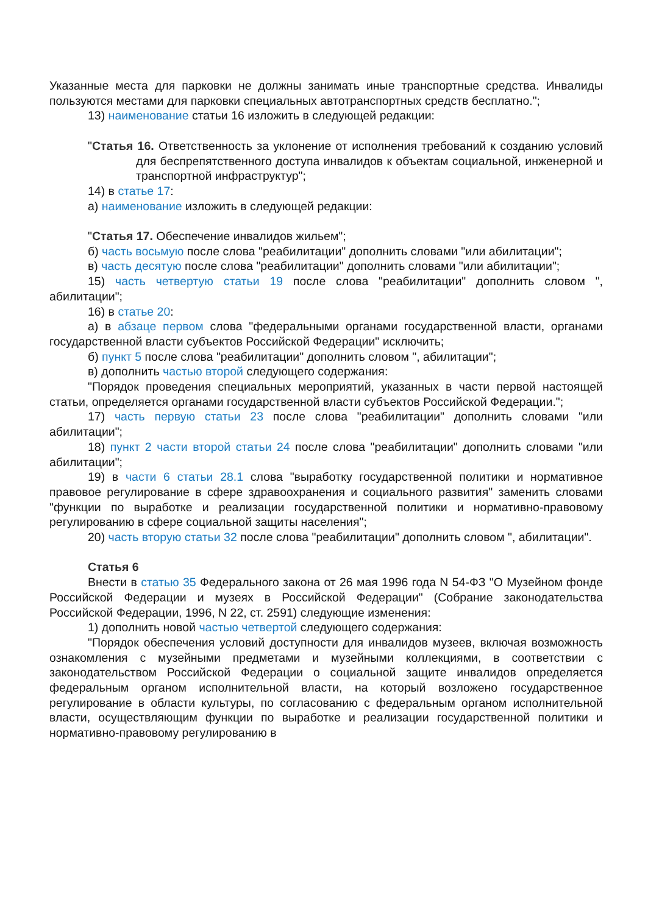Указанные места для парковки не должны занимать иные транспортные средства. Инвалиды пользуются местами для парковки специальных автотранспортных средств бесплатно.";
13) наименование статьи 16 изложить в следующей редакции:
"Статья 16. Ответственность за уклонение от исполнения требований к созданию условий для беспрепятственного доступа инвалидов к объектам социальной, инженерной и транспортной инфраструктур";
14) в статье 17:
а) наименование изложить в следующей редакции:
"Статья 17. Обеспечение инвалидов жильем";
б) часть восьмую после слова "реабилитации" дополнить словами "или абилитации";
в) часть десятую после слова "реабилитации" дополнить словами "или абилитации";
15) часть четвертую статьи 19 после слова "реабилитации" дополнить словом ", абилитации";
16) в статье 20:
а) в абзаце первом слова "федеральными органами государственной власти, органами государственной власти субъектов Российской Федерации" исключить;
б) пункт 5 после слова "реабилитации" дополнить словом ", абилитации";
в) дополнить частью второй следующего содержания:
"Порядок проведения специальных мероприятий, указанных в части первой настоящей статьи, определяется органами государственной власти субъектов Российской Федерации.";
17) часть первую статьи 23 после слова "реабилитации" дополнить словами "или абилитации";
18) пункт 2 части второй статьи 24 после слова "реабилитации" дополнить словами "или абилитации";
19) в части 6 статьи 28.1 слова "выработку государственной политики и нормативное правовое регулирование в сфере здравоохранения и социального развития" заменить словами "функции по выработке и реализации государственной политики и нормативно-правовому регулированию в сфере социальной защиты населения";
20) часть вторую статьи 32 после слова "реабилитации" дополнить словом ", абилитации".
Статья 6
Внести в статью 35 Федерального закона от 26 мая 1996 года N 54-ФЗ "О Музейном фонде Российской Федерации и музеях в Российской Федерации" (Собрание законодательства Российской Федерации, 1996, N 22, ст. 2591) следующие изменения:
1) дополнить новой частью четвертой следующего содержания:
"Порядок обеспечения условий доступности для инвалидов музеев, включая возможность ознакомления с музейными предметами и музейными коллекциями, в соответствии с законодательством Российской Федерации о социальной защите инвалидов определяется федеральным органом исполнительной власти, на который возложено государственное регулирование в области культуры, по согласованию с федеральным органом исполнительной власти, осуществляющим функции по выработке и реализации государственной политики и нормативно-правовому регулированию в